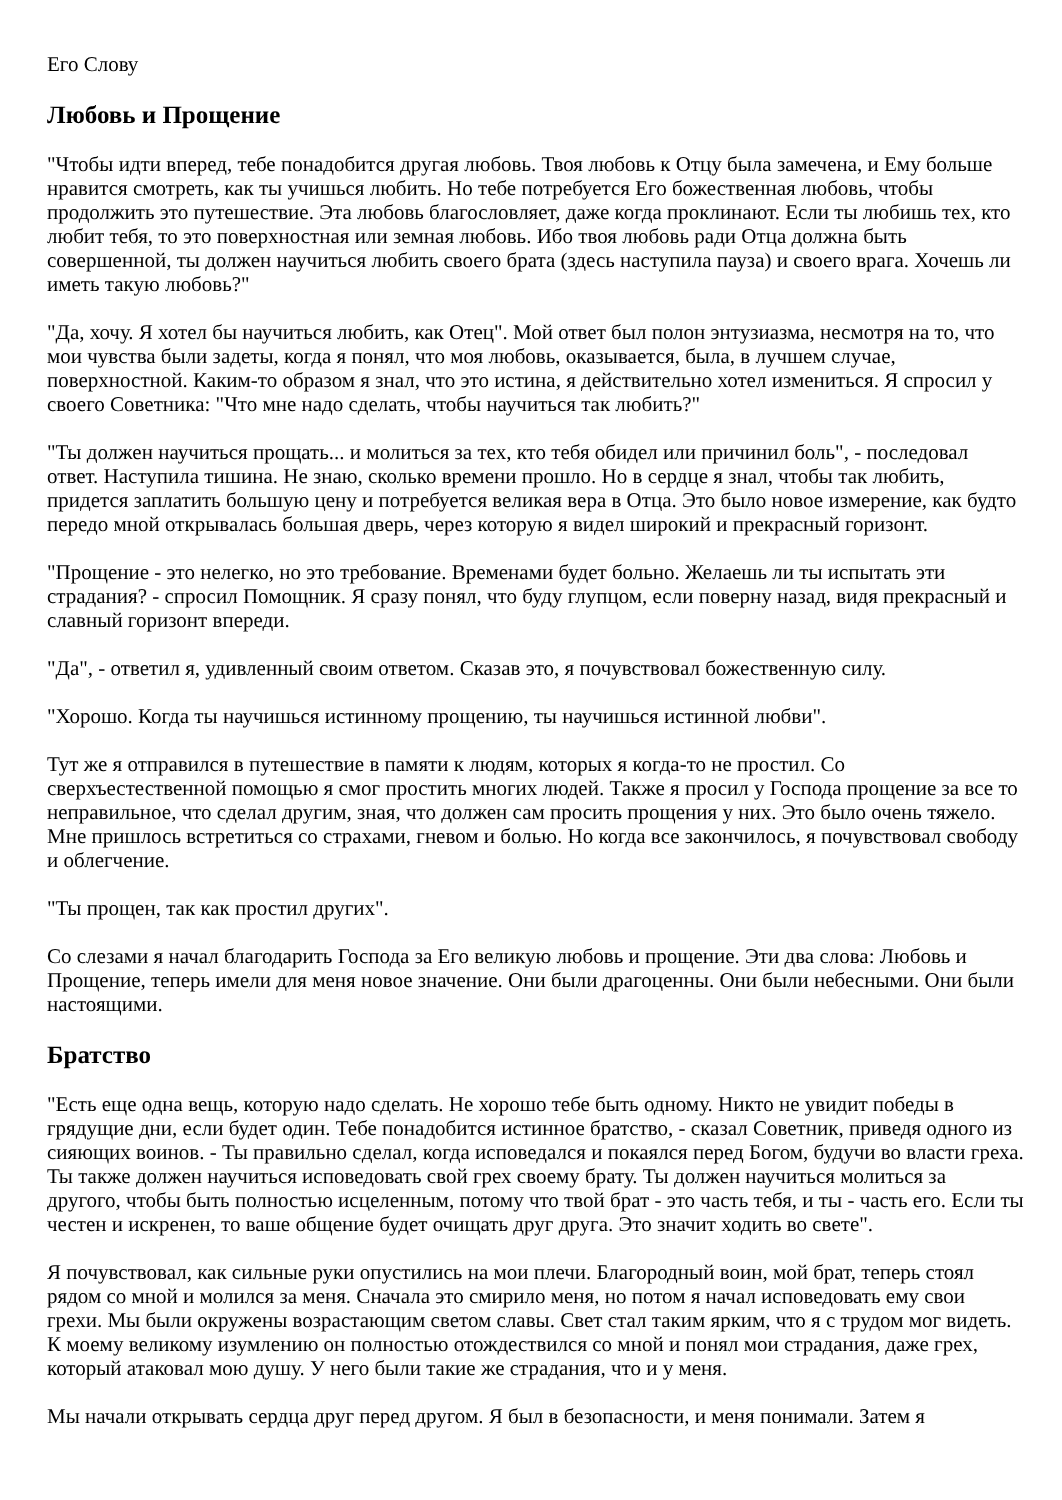Его Слову
Любовь и Прощение
"Чтобы идти вперед, тебе понадобится другая любовь. Твоя любовь к Отцу была замечена, и Ему больше нравится смотреть, как ты учишься любить. Но тебе потребуется Его божественная любовь, чтобы продолжить это путешествие. Эта любовь благословляет, даже когда проклинают. Если ты любишь тех, кто любит тебя, то это поверхностная или земная любовь. Ибо твоя любовь ради Отца должна быть совершенной, ты должен научиться любить своего брата (здесь наступила пауза) и своего врага. Хочешь ли иметь такую любовь?"
"Да, хочу. Я хотел бы научиться любить, как Отец". Мой ответ был полон энтузиазма, несмотря на то, что мои чувства были задеты, когда я понял, что моя любовь, оказывается, была, в лучшем случае, поверхностной. Каким-то образом я знал, что это истина, я действительно хотел измениться. Я спросил у своего Советника: "Что мне надо сделать, чтобы научиться так любить?"
"Ты должен научиться прощать... и молиться за тех, кто тебя обидел или причинил боль", - последовал ответ. Наступила тишина. Не знаю, сколько времени прошло. Но в сердце я знал, чтобы так любить, придется заплатить большую цену и потребуется великая вера в Отца. Это было новое измерение, как будто передо мной открывалась большая дверь, через которую я видел широкий и прекрасный горизонт.
"Прощение - это нелегко, но это требование. Временами будет больно. Желаешь ли ты испытать эти страдания? - спросил Помощник. Я сразу понял, что буду глупцом, если поверну назад, видя прекрасный и славный горизонт впереди.
"Да", - ответил я, удивленный своим ответом. Сказав это, я почувствовал божественную силу.
"Хорошо. Когда ты научишься истинному прощению, ты научишься истинной любви".
Тут же я отправился в путешествие в памяти к людям, которых я когда-то не простил. Со сверхъестественной помощью я смог простить многих людей. Также я просил у Господа прощение за все то неправильное, что сделал другим, зная, что должен сам просить прощения у них. Это было очень тяжело. Мне пришлось встретиться со страхами, гневом и болью. Но когда все закончилось, я почувствовал свободу и облегчение.
"Ты прощен, так как простил других".
Со слезами я начал благодарить Господа за Его великую любовь и прощение. Эти два слова: Любовь и Прощение, теперь имели для меня новое значение. Они были драгоценны. Они были небесными. Они были настоящими.
Братство
"Есть еще одна вещь, которую надо сделать. Не хорошо тебе быть одному. Никто не увидит победы в грядущие дни, если будет один. Тебе понадобится истинное братство, - сказал Советник, приведя одного из сияющих воинов. - Ты правильно сделал, когда исповедался и покаялся перед Богом, будучи во власти греха. Ты также должен научиться исповедовать свой грех своему брату. Ты должен научиться молиться за другого, чтобы быть полностью исцеленным, потому что твой брат - это часть тебя, и ты - часть его. Если ты честен и искренен, то ваше общение будет очищать друг друга. Это значит ходить во свете".
Я почувствовал, как сильные руки опустились на мои плечи. Благородный воин, мой брат, теперь стоял рядом со мной и молился за меня. Сначала это смирило меня, но потом я начал исповедовать ему свои грехи. Мы были окружены возрастающим светом славы. Свет стал таким ярким, что я с трудом мог видеть. К моему великому изумлению он полностью отождествился со мной и понял мои страдания, даже грех, который атаковал мою душу. У него были такие же страдания, что и у меня.
Мы начали открывать сердца друг перед другом. Я был в безопасности, и меня понимали. Затем я